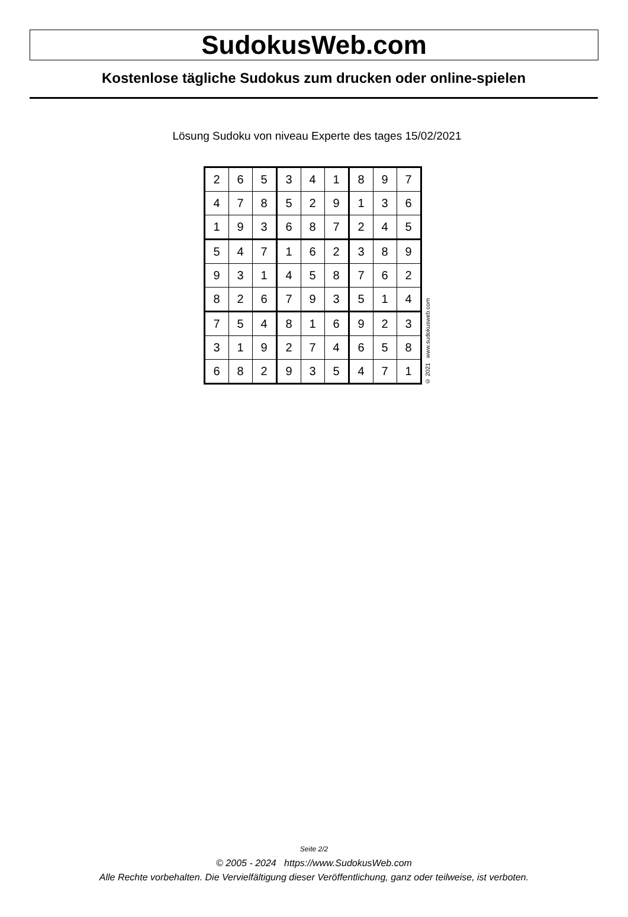SudokusWeb.com
Kostenlose tägliche Sudokus zum drucken oder online-spielen
Lösung Sudoku von niveau Experte des tages 15/02/2021
| 2 | 6 | 5 | 3 | 4 | 1 | 8 | 9 | 7 |
| 4 | 7 | 8 | 5 | 2 | 9 | 1 | 3 | 6 |
| 1 | 9 | 3 | 6 | 8 | 7 | 2 | 4 | 5 |
| 5 | 4 | 7 | 1 | 6 | 2 | 3 | 8 | 9 |
| 9 | 3 | 1 | 4 | 5 | 8 | 7 | 6 | 2 |
| 8 | 2 | 6 | 7 | 9 | 3 | 5 | 1 | 4 |
| 7 | 5 | 4 | 8 | 1 | 6 | 9 | 2 | 3 |
| 3 | 1 | 9 | 2 | 7 | 4 | 6 | 5 | 8 |
| 6 | 8 | 2 | 9 | 3 | 5 | 4 | 7 | 1 |
© 2021 www.sudokusweb.com
Seite 2/2
© 2005 - 2024 https://www.SudokusWeb.com
Alle Rechte vorbehalten. Die Vervielfältigung dieser Veröffentlichung, ganz oder teilweise, ist verboten.